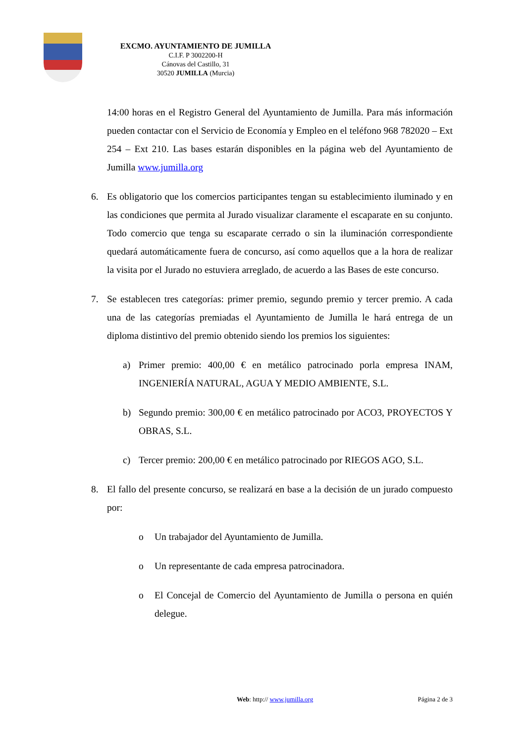EXCMO. AYUNTAMIENTO DE JUMILLA
C.I.F. P 3002200-H
Cánovas del Castillo, 31
30520 JUMILLA (Murcia)
14:00 horas en el Registro General del Ayuntamiento de Jumilla. Para más información pueden contactar con el Servicio de Economía y Empleo en el teléfono 968 782020 – Ext 254 – Ext 210. Las bases estarán disponibles en la página web del Ayuntamiento de Jumilla www.jumilla.org
6. Es obligatorio que los comercios participantes tengan su establecimiento iluminado y en las condiciones que permita al Jurado visualizar claramente el escaparate en su conjunto. Todo comercio que tenga su escaparate cerrado o sin la iluminación correspondiente quedará automáticamente fuera de concurso, así como aquellos que a la hora de realizar la visita por el Jurado no estuviera arreglado, de acuerdo a las Bases de este concurso.
7. Se establecen tres categorías: primer premio, segundo premio y tercer premio. A cada una de las categorías premiadas el Ayuntamiento de Jumilla le hará entrega de un diploma distintivo del premio obtenido siendo los premios los siguientes:
a) Primer premio: 400,00 € en metálico patrocinado porla empresa INAM, INGENIERÍA NATURAL, AGUA Y MEDIO AMBIENTE, S.L.
b) Segundo premio: 300,00 € en metálico patrocinado por ACO3, PROYECTOS Y OBRAS, S.L.
c) Tercer premio: 200,00 € en metálico patrocinado por RIEGOS AGO, S.L.
8. El fallo del presente concurso, se realizará en base a la decisión de un jurado compuesto por:
o Un trabajador del Ayuntamiento de Jumilla.
o Un representante de cada empresa patrocinadora.
o El Concejal de Comercio del Ayuntamiento de Jumilla o persona en quién delegue.
Web: http:// www.jumilla.org Página 2 de 3